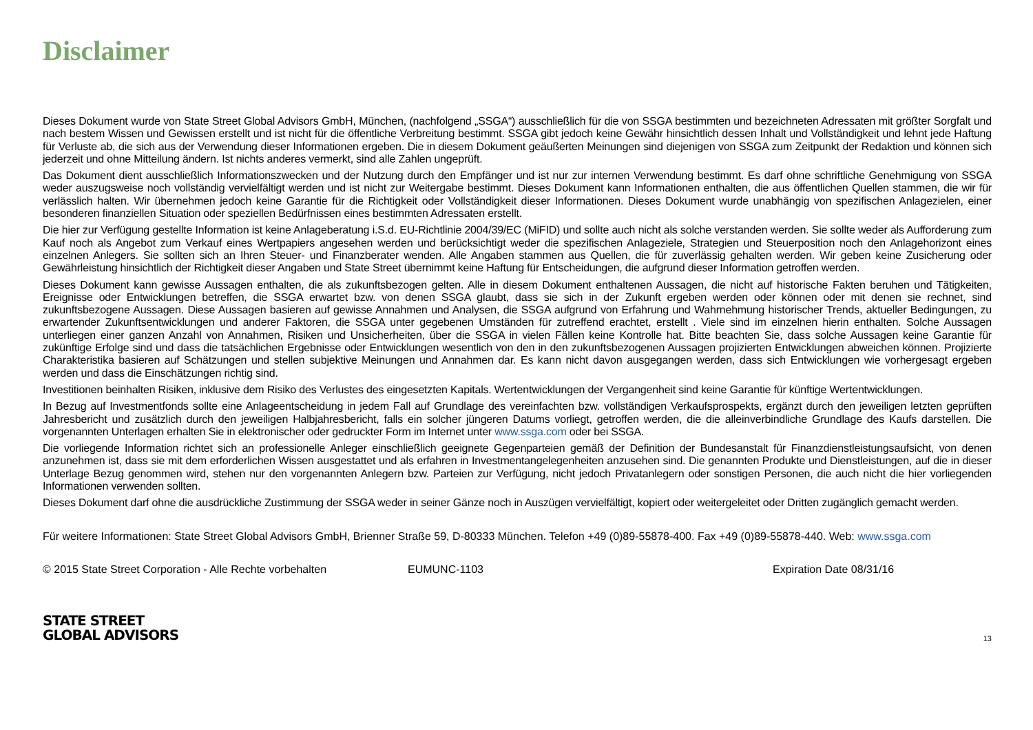Disclaimer
Dieses Dokument wurde von State Street Global Advisors GmbH, München, (nachfolgend „SSGA“) ausschließlich für die von SSGA bestimmten und bezeichneten Adressaten mit größter Sorgfalt und nach bestem Wissen und Gewissen erstellt und ist nicht für die öffentliche Verbreitung bestimmt. SSGA gibt jedoch keine Gewähr hinsichtlich dessen Inhalt und Vollständigkeit und lehnt jede Haftung für Verluste ab, die sich aus der Verwendung dieser Informationen ergeben. Die in diesem Dokument geäußerten Meinungen sind diejenigen von SSGA zum Zeitpunkt der Redaktion und können sich jederzeit und ohne Mitteilung ändern. Ist nichts anderes vermerkt, sind alle Zahlen ungeprüft.
Das Dokument dient ausschließlich Informationszwecken und der Nutzung durch den Empfänger und ist nur zur internen Verwendung bestimmt. Es darf ohne schriftliche Genehmigung von SSGA weder auszugsweise noch vollständig vervielfältigt werden und ist nicht zur Weitergabe bestimmt. Dieses Dokument kann Informationen enthalten, die aus öffentlichen Quellen stammen, die wir für verlässlich halten. Wir übernehmen jedoch keine Garantie für die Richtigkeit oder Vollständigkeit dieser Informationen. Dieses Dokument wurde unabhängig von spezifischen Anlagezielen, einer besonderen finanziellen Situation oder speziellen Bedürfnissen eines bestimmten Adressaten erstellt.
Die hier zur Verfügung gestellte Information ist keine Anlageberatung i.S.d. EU-Richtlinie 2004/39/EC (MiFID) und sollte auch nicht als solche verstanden werden. Sie sollte weder als Aufforderung zum Kauf noch als Angebot zum Verkauf eines Wertpapiers angesehen werden und berücksichtigt weder die spezifischen Anlageziele, Strategien und Steuerposition noch den Anlagehorizont eines einzelnen Anlegers. Sie sollten sich an Ihren Steuer- und Finanzberater wenden. Alle Angaben stammen aus Quellen, die für zuverlässig gehalten werden. Wir geben keine Zusicherung oder Gewährleistung hinsichtlich der Richtigkeit dieser Angaben und State Street übernimmt keine Haftung für Entscheidungen, die aufgrund dieser Information getroffen werden.
Dieses Dokument kann gewisse Aussagen enthalten, die als zukunftsbezogen gelten. Alle in diesem Dokument enthaltenen Aussagen, die nicht auf historische Fakten beruhen und Tätigkeiten, Ereignisse oder Entwicklungen betreffen, die SSGA erwartet bzw. von denen SSGA glaubt, dass sie sich in der Zukunft ergeben werden oder können oder mit denen sie rechnet, sind zukunftsbezogene Aussagen. Diese Aussagen basieren auf gewisse Annahmen und Analysen, die SSGA aufgrund von Erfahrung und Wahrnehmung historischer Trends, aktueller Bedingungen, zu erwartender Zukunftsentwicklungen und anderer Faktoren, die SSGA unter gegebenen Umständen für zutreffend erachtet, erstellt . Viele sind im einzelnen hierin enthalten. Solche Aussagen unterliegen einer ganzen Anzahl von Annahmen, Risiken und Unsicherheiten, über die SSGA in vielen Fällen keine Kontrolle hat. Bitte beachten Sie, dass solche Aussagen keine Garantie für zukünftige Erfolge sind und dass die tatsächlichen Ergebnisse oder Entwicklungen wesentlich von den in den zukunftsbezogenen Aussagen projizierten Entwicklungen abweichen können. Projizierte Charakteristika basieren auf Schätzungen und stellen subjektive Meinungen und Annahmen dar. Es kann nicht davon ausgegangen werden, dass sich Entwicklungen wie vorhergesagt ergeben werden und dass die Einschätzungen richtig sind.
Investitionen beinhalten Risiken, inklusive dem Risiko des Verlustes des eingesetzten Kapitals. Wertentwicklungen der Vergangenheit sind keine Garantie für künftige Wertentwicklungen.
In Bezug auf Investmentfonds sollte eine Anlageentscheidung in jedem Fall auf Grundlage des vereinfachten bzw. vollständigen Verkaufsprospekts, ergänzt durch den jeweiligen letzten geprüften Jahresbericht und zusätzlich durch den jeweiligen Halbjahresbericht, falls ein solcher jüngeren Datums vorliegt, getroffen werden, die die alleinverbindliche Grundlage des Kaufs darstellen. Die vorgenannten Unterlagen erhalten Sie in elektronischer oder gedruckter Form im Internet unter www.ssga.com oder bei SSGA.
Die vorliegende Information richtet sich an professionelle Anleger einschließlich geeignete Gegenparteien gemäß der Definition der Bundesanstalt für Finanzdienstleistungsaufsicht, von denen anzunehmen ist, dass sie mit dem erforderlichen Wissen ausgestattet und als erfahren in Investmentangelegenheiten anzusehen sind. Die genannten Produkte und Dienstleistungen, auf die in dieser Unterlage Bezug genommen wird, stehen nur den vorgenannten Anlegern bzw. Parteien zur Verfügung, nicht jedoch Privatanlegern oder sonstigen Personen, die auch nicht die hier vorliegenden Informationen verwenden sollten.
Dieses Dokument darf ohne die ausdrückliche Zustimmung der SSGA weder in seiner Gänze noch in Auszügen vervielfältigt, kopiert oder weitergeleitet oder Dritten zugänglich gemacht werden.
Für weitere Informationen: State Street Global Advisors GmbH, Brienner Straße 59, D-80333 München. Telefon +49 (0)89-55878-400. Fax +49 (0)89-55878-440. Web: www.ssga.com
© 2015 State Street Corporation - Alle Rechte vorbehalten EUMUNC-1103 Expiration Date 08/31/16
STATE STREET
GLOBAL ADVISORS
13